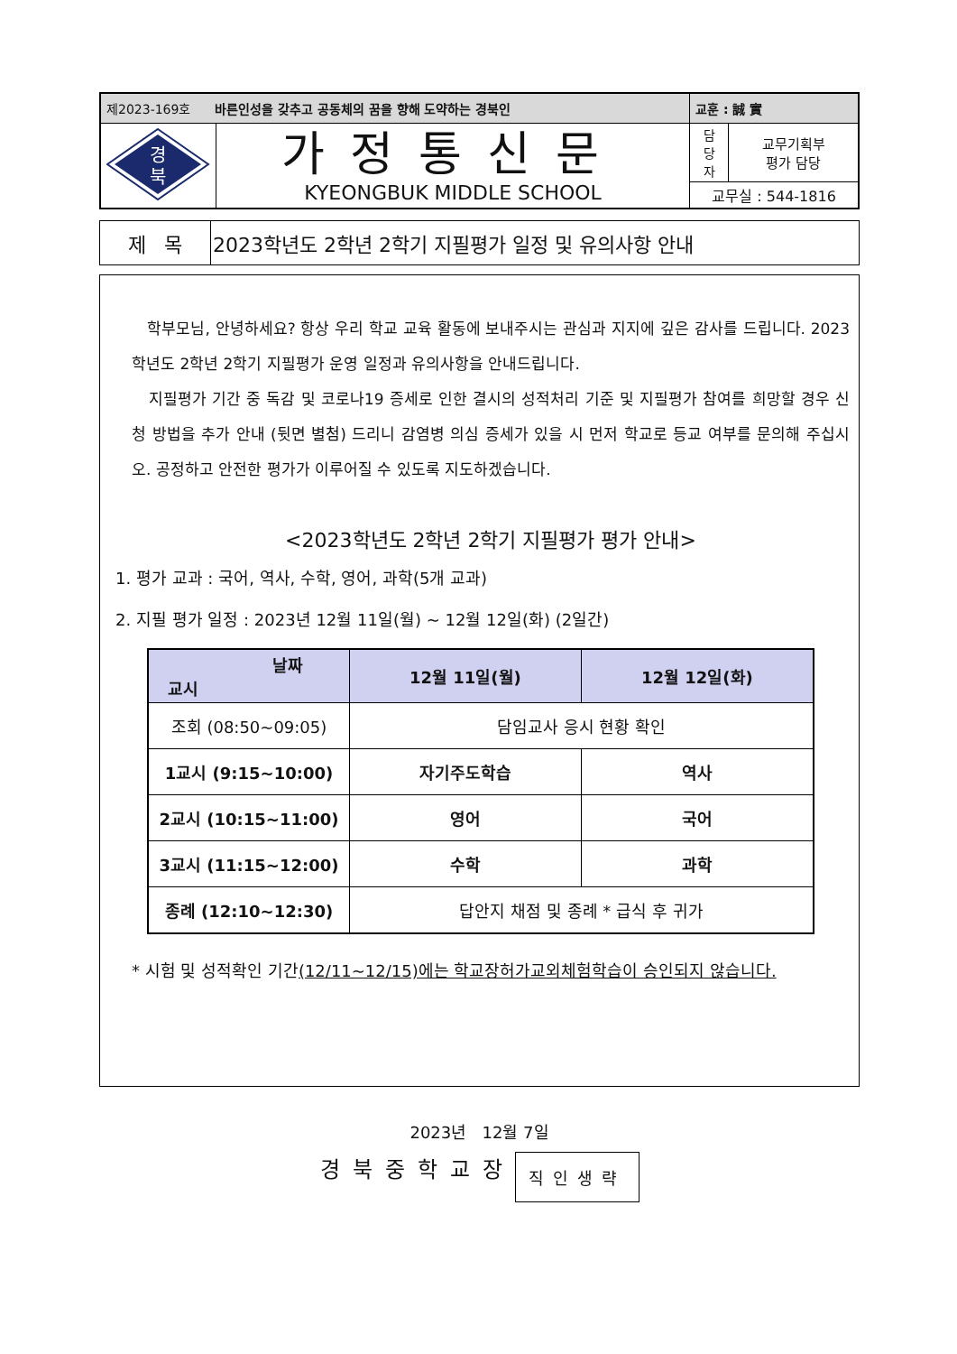| 제2023-169호 바른인성을 갖추고 공동체의 꿈을 향해 도약하는 경북인 | | 교훈 : 誠 實 | |
| 경 북 | 가정통신문 KYEONGBUK MIDDLE SCHOOL | 담 당 자 | 교무기획부 평가 담당 |
| | | 교무실 : 544-1816 | |
| 제 목 | 2023학년도 2학년 2학기 지필평가 일정 및 유의사항 안내 |
학부모님, 안녕하세요? 항상 우리 학교 교육 활동에 보내주시는 관심과 지지에 깊은 감사를 드립니다. 2023학년도 2학년 2학기 지필평가 운영 일정과 유의사항을 안내드립니다.
지필평가 기간 중 독감 및 코로나19 증세로 인한 결시의 성적처리 기준 및 지필평가 참여를 희망할 경우 신청 방법을 추가 안내 (뒷면 별첨) 드리니 감염병 의심 증세가 있을 시 먼저 학교로 등교 여부를 문의해 주십시오. 공정하고 안전한 평가가 이루어질 수 있도록 지도하겠습니다.
<2023학년도 2학년 2학기 지필평가 평가 안내>
1. 평가 교과 : 국어, 역사, 수학, 영어, 과학(5개 교과)
2. 지필 평가 일정 : 2023년 12월 11일(월) ~ 12월 12일(화) (2일간)
| 날짜 교시 | 12월 11일(월) | 12월 12일(화) |
| --- | --- | --- |
| 조회 (08:50~09:05) | 담임교사 응시 현황 확인 | |
| 1교시 (9:15~10:00) | 자기주도학습 | 역사 |
| 2교시 (10:15~11:00) | 영어 | 국어 |
| 3교시 (11:15~12:00) | 수학 | 과학 |
| 종례 (12:10~12:30) | 답안지 채점 및 종례 * 급식 후 귀가 | |
* 시험 및 성적확인 기간(12/11~12/15)에는 학교장허가교외체험학습이 승인되지 않습니다.
2023년 12월 7일
경북중학교장 직인생략